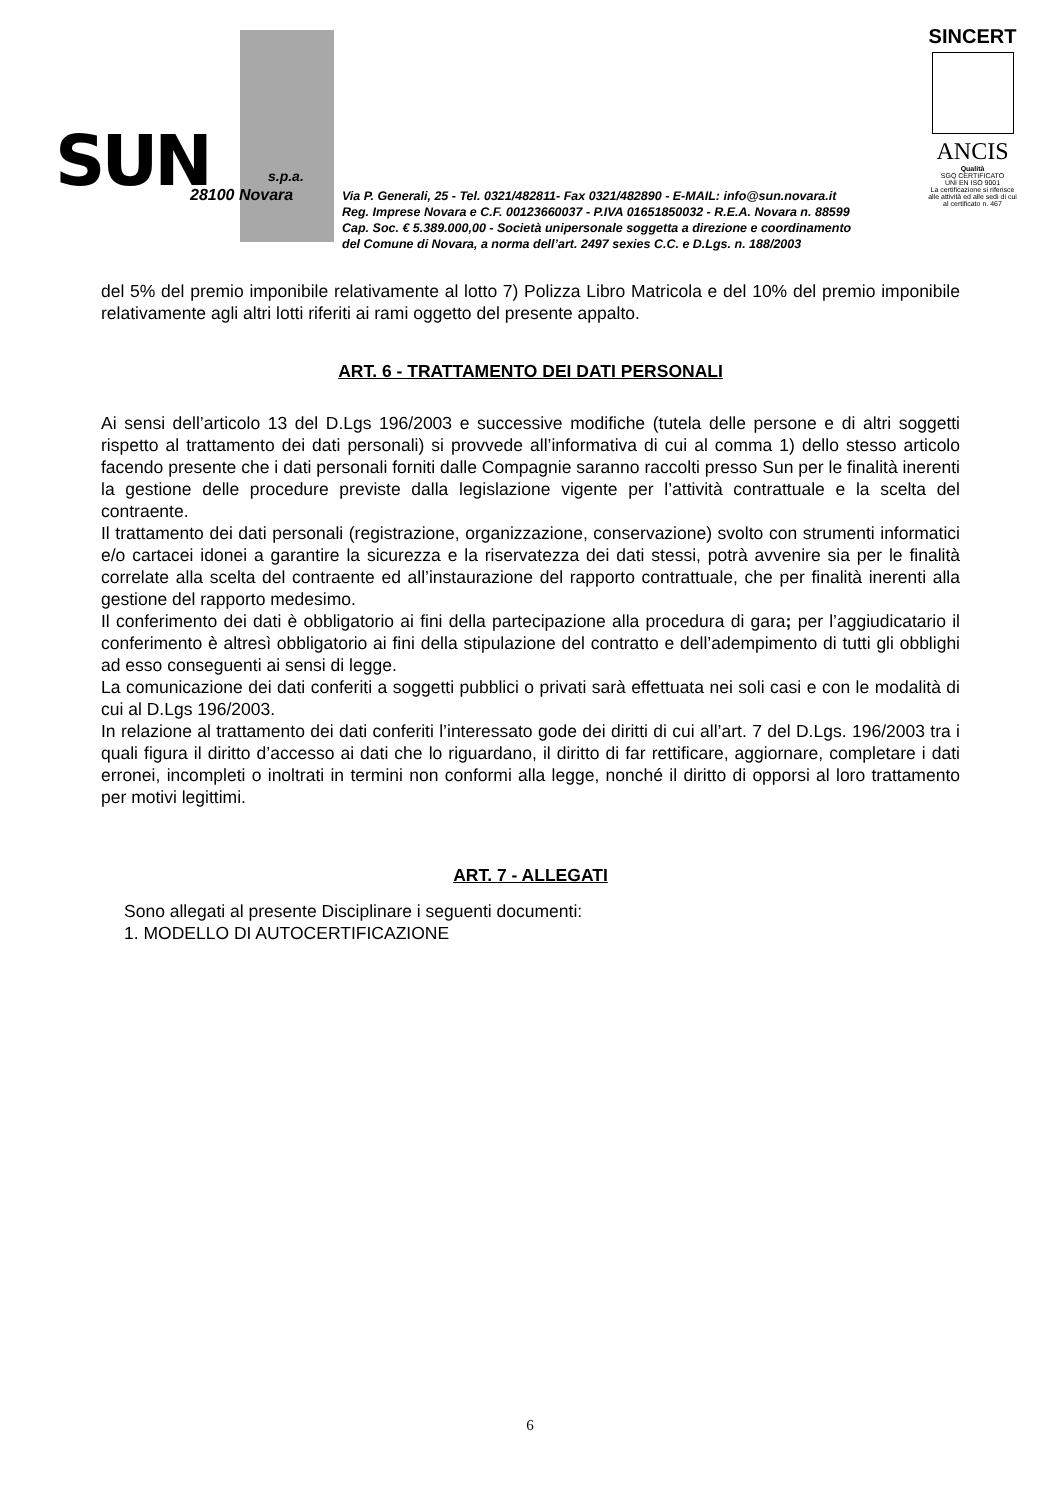SUN s.p.a.
28100 Novara
Via P. Generali, 25 - Tel. 0321/482811- Fax 0321/482890 - E-MAIL: info@sun.novara.it
Reg. Imprese Novara e C.F. 00123660037 - P.IVA 01651850032 - R.E.A. Novara n. 88599
Cap. Soc. € 5.389.000,00 - Società unipersonale soggetta a direzione e coordinamento
del Comune di Novara, a norma dell’art. 2497 sexies C.C. e D.Lgs. n. 188/2003
SINCERT
ANCIS
Qualità
SGQ CERTIFICATO
UNI EN ISO 9001
La certificazione si riferisce alle attività ed alle sedi di cui al certificato n. 467
del 5% del premio imponibile relativamente al lotto 7) Polizza Libro Matricola e del 10% del premio imponibile relativamente agli altri lotti riferiti ai rami oggetto del presente appalto.
ART. 6 - TRATTAMENTO DEI DATI PERSONALI
Ai sensi dell’articolo 13 del D.Lgs 196/2003 e successive modifiche (tutela delle persone e di altri soggetti rispetto al trattamento dei dati personali) si provvede all’informativa di cui al comma 1) dello stesso articolo facendo presente che i dati personali forniti dalle Compagnie saranno raccolti presso Sun per le finalità inerenti la gestione delle procedure previste dalla legislazione vigente per l’attività contrattuale e la scelta del contraente.
Il trattamento dei dati personali (registrazione, organizzazione, conservazione) svolto con strumenti informatici e/o cartacei idonei a garantire la sicurezza e la riservatezza dei dati stessi, potrà avvenire sia per le finalità correlate alla scelta del contraente ed all’instaurazione del rapporto contrattuale, che per finalità inerenti alla gestione del rapporto medesimo.
Il conferimento dei dati è obbligatorio ai fini della partecipazione alla procedura di gara; per l’aggiudicatario il conferimento è altresì obbligatorio ai fini della stipulazione del contratto e dell’adempimento di tutti gli obblighi ad esso conseguenti ai sensi di legge.
La comunicazione dei dati conferiti a soggetti pubblici o privati sarà effettuata nei soli casi e con le modalità di cui al D.Lgs 196/2003.
In relazione al trattamento dei dati conferiti l’interessato gode dei diritti di cui all’art. 7 del D.Lgs. 196/2003 tra i quali figura il diritto d’accesso ai dati che lo riguardano, il diritto di far rettificare, aggiornare, completare i dati erronei, incompleti o inoltrati in termini non conformi alla legge, nonché il diritto di opporsi al loro trattamento per motivi legittimi.
ART. 7 - ALLEGATI
Sono allegati al presente Disciplinare i seguenti documenti:
1. MODELLO DI AUTOCERTIFICAZIONE
6